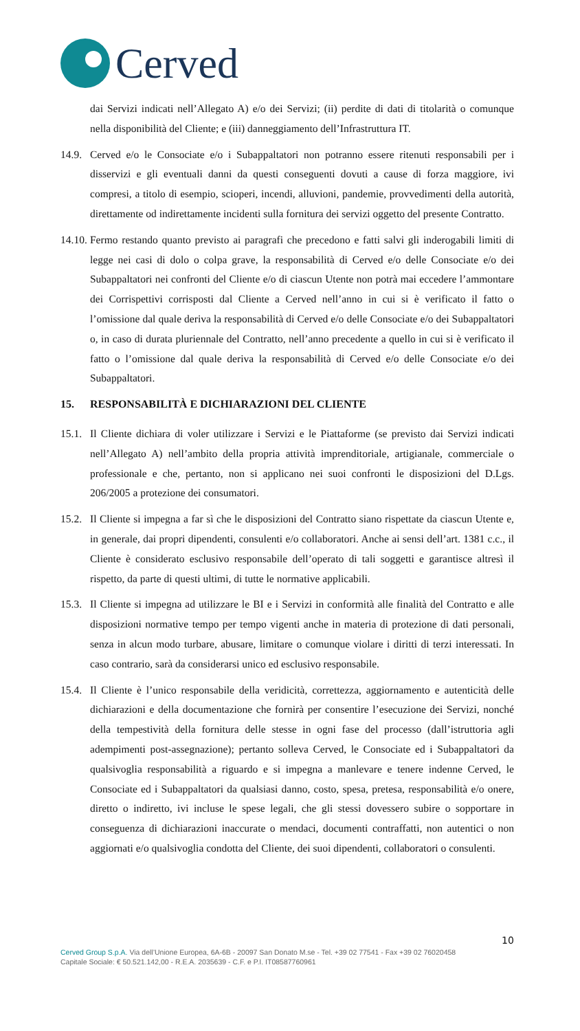Cerved
dai Servizi indicati nell’Allegato A) e/o dei Servizi; (ii) perdite di dati di titolarità o comunque nella disponibilità del Cliente; e (iii) danneggiamento dell’Infrastruttura IT.
14.9.
Cerved e/o le Consociate e/o i Subappaltatori non potranno essere ritenuti responsabili per i disservizi e gli eventuali danni da questi conseguenti dovuti a cause di forza maggiore, ivi compresi, a titolo di esempio, scioperi, incendi, alluvioni, pandemie, provvedimenti della autorità, direttamente od indirettamente incidenti sulla fornitura dei servizi oggetto del presente Contratto.
14.10.
Fermo restando quanto previsto ai paragrafi che precedono e fatti salvi gli inderogabili limiti di legge nei casi di dolo o colpa grave, la responsabilità di Cerved e/o delle Consociate e/o dei Subappaltatori nei confronti del Cliente e/o di ciascun Utente non potrà mai eccedere l’ammontare dei Corrispettivi corrisposti dal Cliente a Cerved nell’anno in cui si è verificato il fatto o l’omissione dal quale deriva la responsabilità di Cerved e/o delle Consociate e/o dei Subappaltatori o, in caso di durata pluriennale del Contratto, nell’anno precedente a quello in cui si è verificato il fatto o l’omissione dal quale deriva la responsabilità di Cerved e/o delle Consociate e/o dei Subappaltatori.
15. RESPONSABILITÀ E DICHIARAZIONI DEL CLIENTE
15.1.
Il Cliente dichiara di voler utilizzare i Servizi e le Piattaforme (se previsto dai Servizi indicati nell’Allegato A) nell’ambito della propria attività imprenditoriale, artigianale, commerciale o professionale e che, pertanto, non si applicano nei suoi confronti le disposizioni del D.Lgs. 206/2005 a protezione dei consumatori.
15.2.
Il Cliente si impegna a far sì che le disposizioni del Contratto siano rispettate da ciascun Utente e, in generale, dai propri dipendenti, consulenti e/o collaboratori. Anche ai sensi dell’art. 1381 c.c., il Cliente è considerato esclusivo responsabile dell’operato di tali soggetti e garantisce altresì il rispetto, da parte di questi ultimi, di tutte le normative applicabili.
15.3.
Il Cliente si impegna ad utilizzare le BI e i Servizi in conformità alle finalità del Contratto e alle disposizioni normative tempo per tempo vigenti anche in materia di protezione di dati personali, senza in alcun modo turbare, abusare, limitare o comunque violare i diritti di terzi interessati. In caso contrario, sarà da considerarsi unico ed esclusivo responsabile.
15.4.
Il Cliente è l’unico responsabile della veridicità, correttezza, aggiornamento e autenticità delle dichiarazioni e della documentazione che fornirà per consentire l’esecuzione dei Servizi, nonché della tempestività della fornitura delle stesse in ogni fase del processo (dall’istruttoria agli adempimenti post-assegnazione); pertanto solleva Cerved, le Consociate ed i Subappaltatori da qualsivoglia responsabilità a riguardo e si impegna a manlevare e tenere indenne Cerved, le Consociate ed i Subappaltatori da qualsiasi danno, costo, spesa, pretesa, responsabilità e/o onere, diretto o indiretto, ivi incluse le spese legali, che gli stessi dovessero subire o sopportare in conseguenza di dichiarazioni inaccurate o mendaci, documenti contraffatti, non autentici o non aggiornati e/o qualsivoglia condotta del Cliente, dei suoi dipendenti, collaboratori o consulenti.
10
Cerved Group S.p.A. Via dell’Unione Europea, 6A-6B - 20097 San Donato M.se - Tel. +39 02 77541 - Fax +39 02 76020458
Capitale Sociale: € 50.521.142,00 - R.E.A. 2035639 - C.F. e P.I. IT08587760961